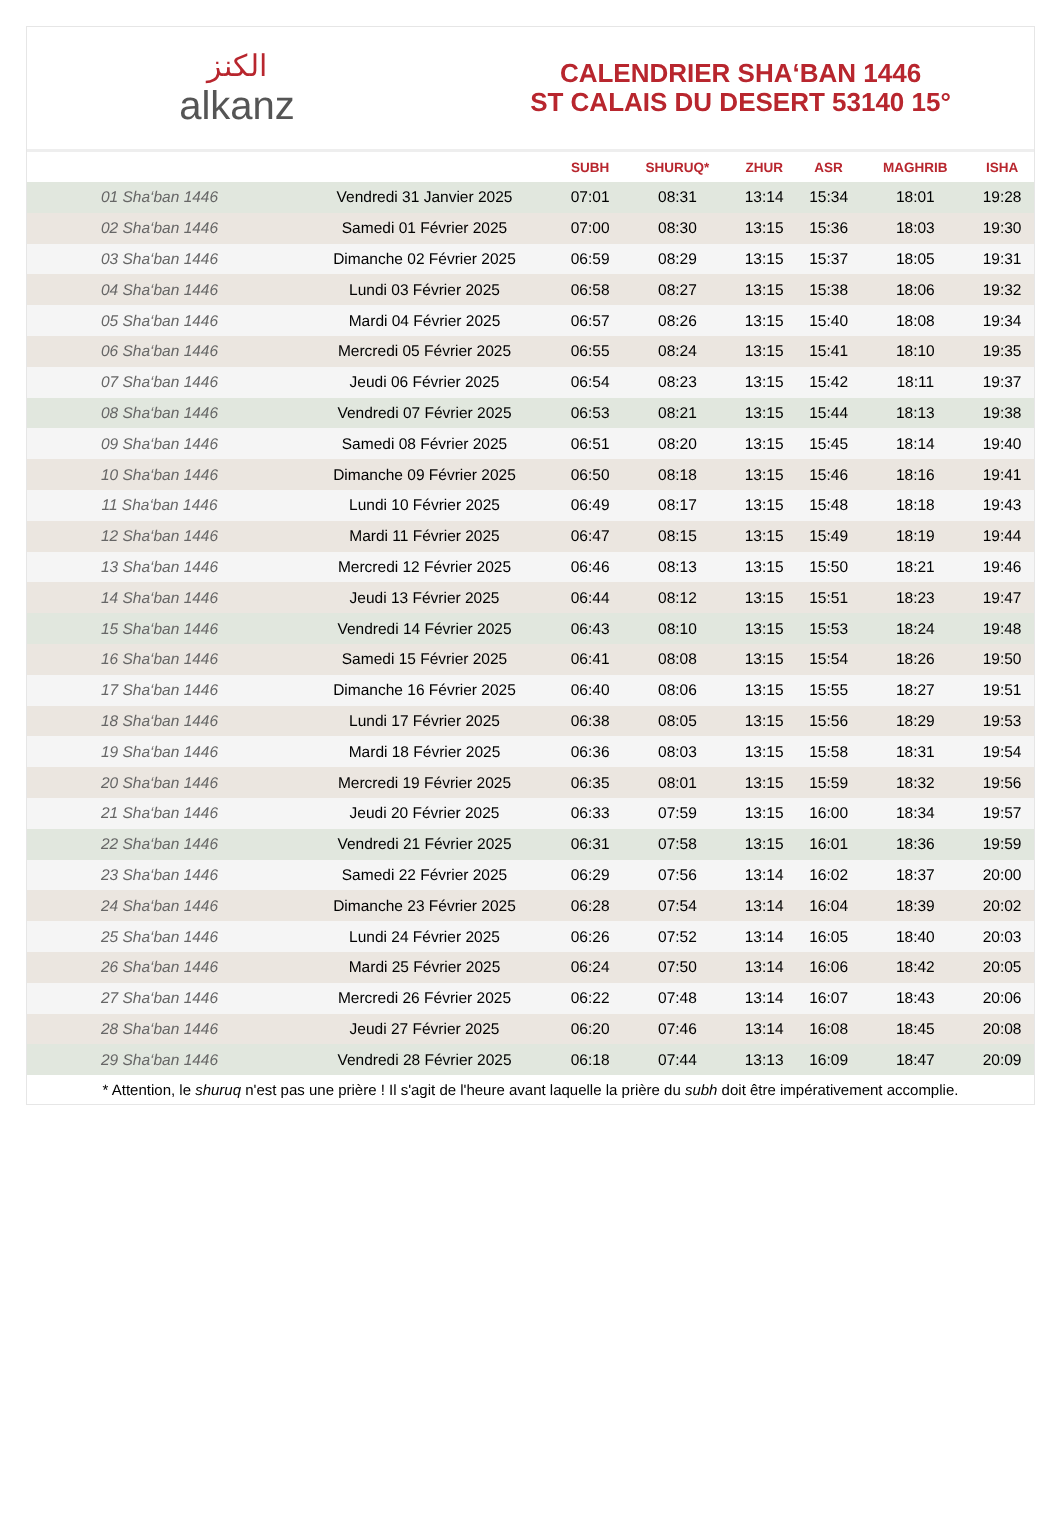ﺍﻟﻜﻨﺰ
alkanz
CALENDRIER SHA‘BAN 1446
ST CALAIS DU DESERT 53140 15°
| | | SUBH | SHURUQ* | ZHUR | ASR | MAGHRIB | ISHA |
| --- | --- | --- | --- | --- | --- | --- | --- |
| 01 Sha‘ban 1446 | Vendredi 31 Janvier 2025 | 07:01 | 08:31 | 13:14 | 15:34 | 18:01 | 19:28 |
| 02 Sha‘ban 1446 | Samedi 01 Février 2025 | 07:00 | 08:30 | 13:15 | 15:36 | 18:03 | 19:30 |
| 03 Sha‘ban 1446 | Dimanche 02 Février 2025 | 06:59 | 08:29 | 13:15 | 15:37 | 18:05 | 19:31 |
| 04 Sha‘ban 1446 | Lundi 03 Février 2025 | 06:58 | 08:27 | 13:15 | 15:38 | 18:06 | 19:32 |
| 05 Sha‘ban 1446 | Mardi 04 Février 2025 | 06:57 | 08:26 | 13:15 | 15:40 | 18:08 | 19:34 |
| 06 Sha‘ban 1446 | Mercredi 05 Février 2025 | 06:55 | 08:24 | 13:15 | 15:41 | 18:10 | 19:35 |
| 07 Sha‘ban 1446 | Jeudi 06 Février 2025 | 06:54 | 08:23 | 13:15 | 15:42 | 18:11 | 19:37 |
| 08 Sha‘ban 1446 | Vendredi 07 Février 2025 | 06:53 | 08:21 | 13:15 | 15:44 | 18:13 | 19:38 |
| 09 Sha‘ban 1446 | Samedi 08 Février 2025 | 06:51 | 08:20 | 13:15 | 15:45 | 18:14 | 19:40 |
| 10 Sha‘ban 1446 | Dimanche 09 Février 2025 | 06:50 | 08:18 | 13:15 | 15:46 | 18:16 | 19:41 |
| 11 Sha‘ban 1446 | Lundi 10 Février 2025 | 06:49 | 08:17 | 13:15 | 15:48 | 18:18 | 19:43 |
| 12 Sha‘ban 1446 | Mardi 11 Février 2025 | 06:47 | 08:15 | 13:15 | 15:49 | 18:19 | 19:44 |
| 13 Sha‘ban 1446 | Mercredi 12 Février 2025 | 06:46 | 08:13 | 13:15 | 15:50 | 18:21 | 19:46 |
| 14 Sha‘ban 1446 | Jeudi 13 Février 2025 | 06:44 | 08:12 | 13:15 | 15:51 | 18:23 | 19:47 |
| 15 Sha‘ban 1446 | Vendredi 14 Février 2025 | 06:43 | 08:10 | 13:15 | 15:53 | 18:24 | 19:48 |
| 16 Sha‘ban 1446 | Samedi 15 Février 2025 | 06:41 | 08:08 | 13:15 | 15:54 | 18:26 | 19:50 |
| 17 Sha‘ban 1446 | Dimanche 16 Février 2025 | 06:40 | 08:06 | 13:15 | 15:55 | 18:27 | 19:51 |
| 18 Sha‘ban 1446 | Lundi 17 Février 2025 | 06:38 | 08:05 | 13:15 | 15:56 | 18:29 | 19:53 |
| 19 Sha‘ban 1446 | Mardi 18 Février 2025 | 06:36 | 08:03 | 13:15 | 15:58 | 18:31 | 19:54 |
| 20 Sha‘ban 1446 | Mercredi 19 Février 2025 | 06:35 | 08:01 | 13:15 | 15:59 | 18:32 | 19:56 |
| 21 Sha‘ban 1446 | Jeudi 20 Février 2025 | 06:33 | 07:59 | 13:15 | 16:00 | 18:34 | 19:57 |
| 22 Sha‘ban 1446 | Vendredi 21 Février 2025 | 06:31 | 07:58 | 13:15 | 16:01 | 18:36 | 19:59 |
| 23 Sha‘ban 1446 | Samedi 22 Février 2025 | 06:29 | 07:56 | 13:14 | 16:02 | 18:37 | 20:00 |
| 24 Sha‘ban 1446 | Dimanche 23 Février 2025 | 06:28 | 07:54 | 13:14 | 16:04 | 18:39 | 20:02 |
| 25 Sha‘ban 1446 | Lundi 24 Février 2025 | 06:26 | 07:52 | 13:14 | 16:05 | 18:40 | 20:03 |
| 26 Sha‘ban 1446 | Mardi 25 Février 2025 | 06:24 | 07:50 | 13:14 | 16:06 | 18:42 | 20:05 |
| 27 Sha‘ban 1446 | Mercredi 26 Février 2025 | 06:22 | 07:48 | 13:14 | 16:07 | 18:43 | 20:06 |
| 28 Sha‘ban 1446 | Jeudi 27 Février 2025 | 06:20 | 07:46 | 13:14 | 16:08 | 18:45 | 20:08 |
| 29 Sha‘ban 1446 | Vendredi 28 Février 2025 | 06:18 | 07:44 | 13:13 | 16:09 | 18:47 | 20:09 |
* Attention, le shuruq n'est pas une prière ! Il s'agit de l'heure avant laquelle la prière du subh doit être impérativement accomplie.